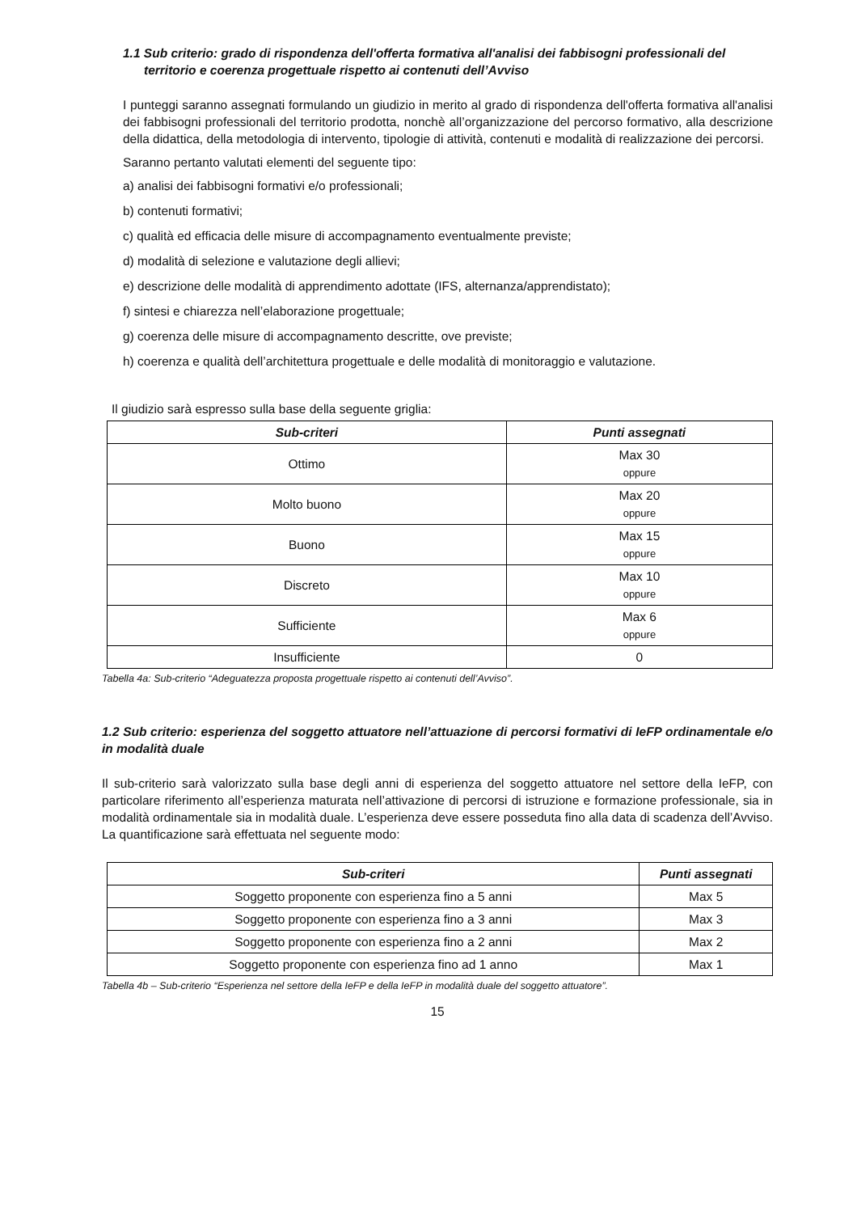1.1 Sub criterio: grado di rispondenza dell'offerta formativa all'analisi dei fabbisogni professionali del territorio e coerenza progettuale rispetto ai contenuti dell’Avviso
I punteggi saranno assegnati formulando un giudizio in merito al grado di rispondenza dell'offerta formativa all'analisi dei fabbisogni professionali del territorio prodotta, nonchè all’organizzazione del percorso formativo, alla descrizione della didattica, della metodologia di intervento, tipologie di attività, contenuti e modalità di realizzazione dei percorsi.
Saranno pertanto valutati elementi del seguente tipo:
a) analisi dei fabbisogni formativi e/o professionali;
b) contenuti formativi;
c) qualità ed efficacia delle misure di accompagnamento eventualmente previste;
d) modalità di selezione e valutazione degli allievi;
e) descrizione delle modalità di apprendimento adottate (IFS, alternanza/apprendistato);
f) sintesi e chiarezza nell’elaborazione progettuale;
g) coerenza delle misure di accompagnamento descritte, ove previste;
h) coerenza e qualità dell’architettura progettuale e delle modalità di monitoraggio e valutazione.
Il giudizio sarà espresso sulla base della seguente griglia:
| Sub-criteri | Punti assegnati |
| --- | --- |
| Ottimo | Max 30 oppure |
| Molto buono | Max 20 oppure |
| Buono | Max 15 oppure |
| Discreto | Max 10 oppure |
| Sufficiente | Max 6 oppure |
| Insufficiente | 0 |
Tabella 4a: Sub-criterio “Adeguatezza proposta progettuale rispetto ai contenuti dell’Avviso”.
1.2 Sub criterio: esperienza del soggetto attuatore nell’attuazione di percorsi formativi di IeFP ordinamentale e/o in modalità duale
Il sub-criterio sarà valorizzato sulla base degli anni di esperienza del soggetto attuatore nel settore della IeFP, con particolare riferimento all’esperienza maturata nell’attivazione di percorsi di istruzione e formazione professionale, sia in modalità ordinamentale sia in modalità duale. L’esperienza deve essere posseduta fino alla data di scadenza dell’Avviso. La quantificazione sarà effettuata nel seguente modo:
| Sub-criteri | Punti assegnati |
| --- | --- |
| Soggetto proponente con esperienza fino a 5 anni | Max 5 |
| Soggetto proponente con esperienza fino a 3 anni | Max 3 |
| Soggetto proponente con esperienza fino a 2 anni | Max 2 |
| Soggetto proponente con esperienza fino ad 1 anno | Max 1 |
Tabella 4b – Sub-criterio “Esperienza nel settore della IeFP e della IeFP in modalità duale del soggetto attuatore”.
15